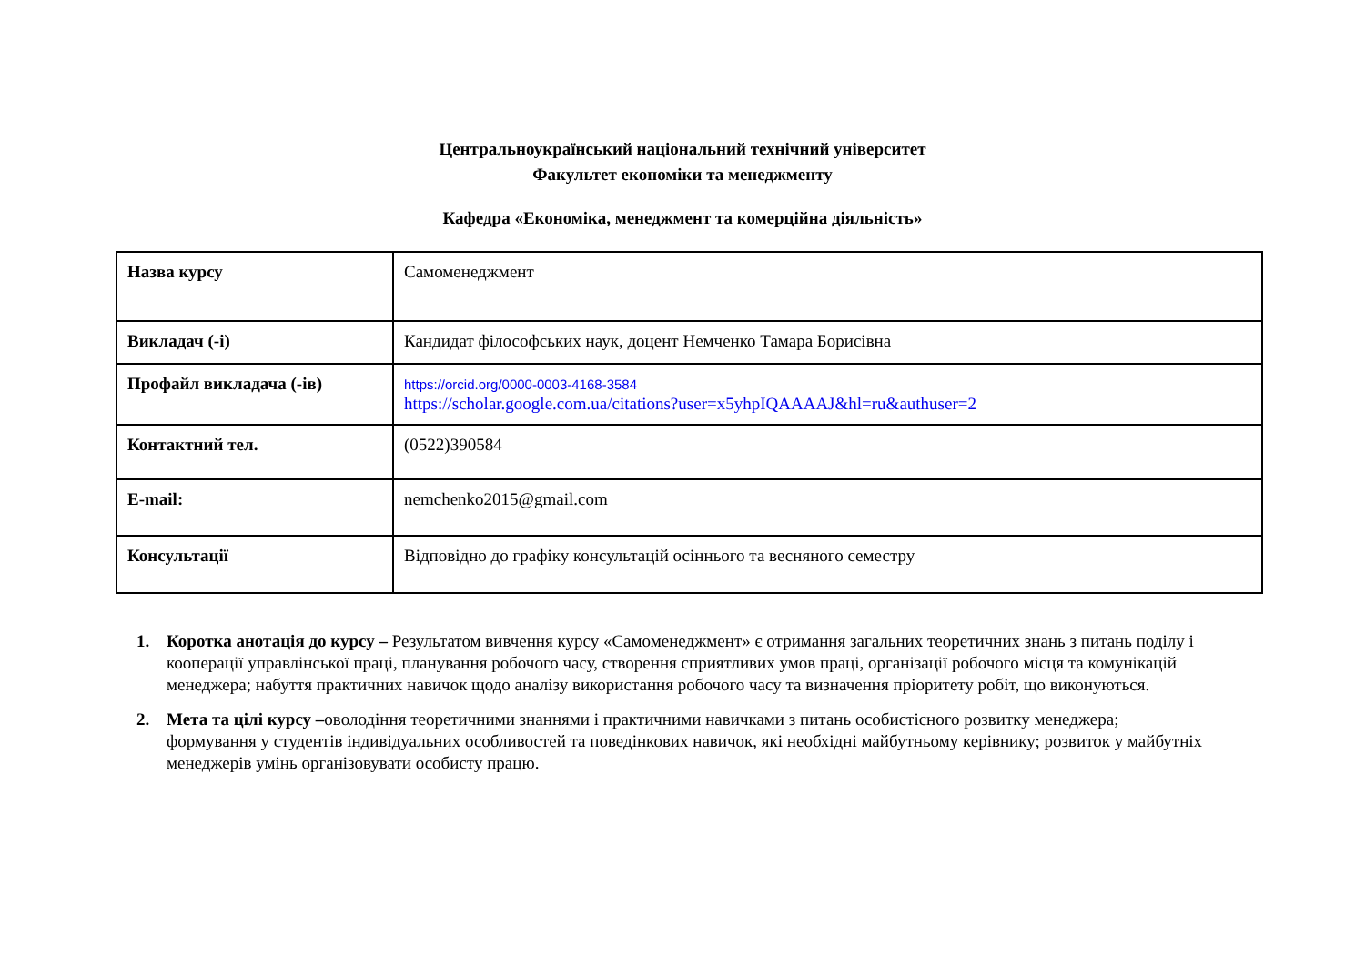Центральноукраїнський національний технічний університет
Факультет економіки та менеджменту
Кафедра «Економіка, менеджмент та комерційна діяльність»
| Назва курсу | Самоменеджмент |
| Викладач (-і) | Кандидат філософських наук, доцент Немченко Тамара Борисівна |
| Профайл викладача (-ів) | https://orcid.org/0000-0003-4168-3584 https://scholar.google.com.ua/citations?user=x5yhpIQAAAAJ&hl=ru&authuser=2 |
| Контактний тел. | (0522)390584 |
| E-mail: | nemchenko2015@gmail.com |
| Консультації | Відповідно до графіку консультацій осіннього та весняного семестру |
1. Коротка анотація до курсу – Результатом вивчення курсу «Самоменеджмент» є отримання загальних теоретичних знань з питань поділу і кооперації управлінської праці, планування робочого часу, створення сприятливих умов праці, організації робочого місця та комунікацій менеджера; набуття практичних навичок щодо аналізу використання робочого часу та визначення пріоритету робіт, що виконуються.
2. Мета та цілі курсу –оволодіння теоретичними знаннями і практичними навичками з питань особистісного розвитку менеджера; формування у студентів індивідуальних особливостей та поведінкових навичок, які необхідні майбутньому керівнику; розвиток у майбутніх менеджерів умінь організовувати особисту працю.